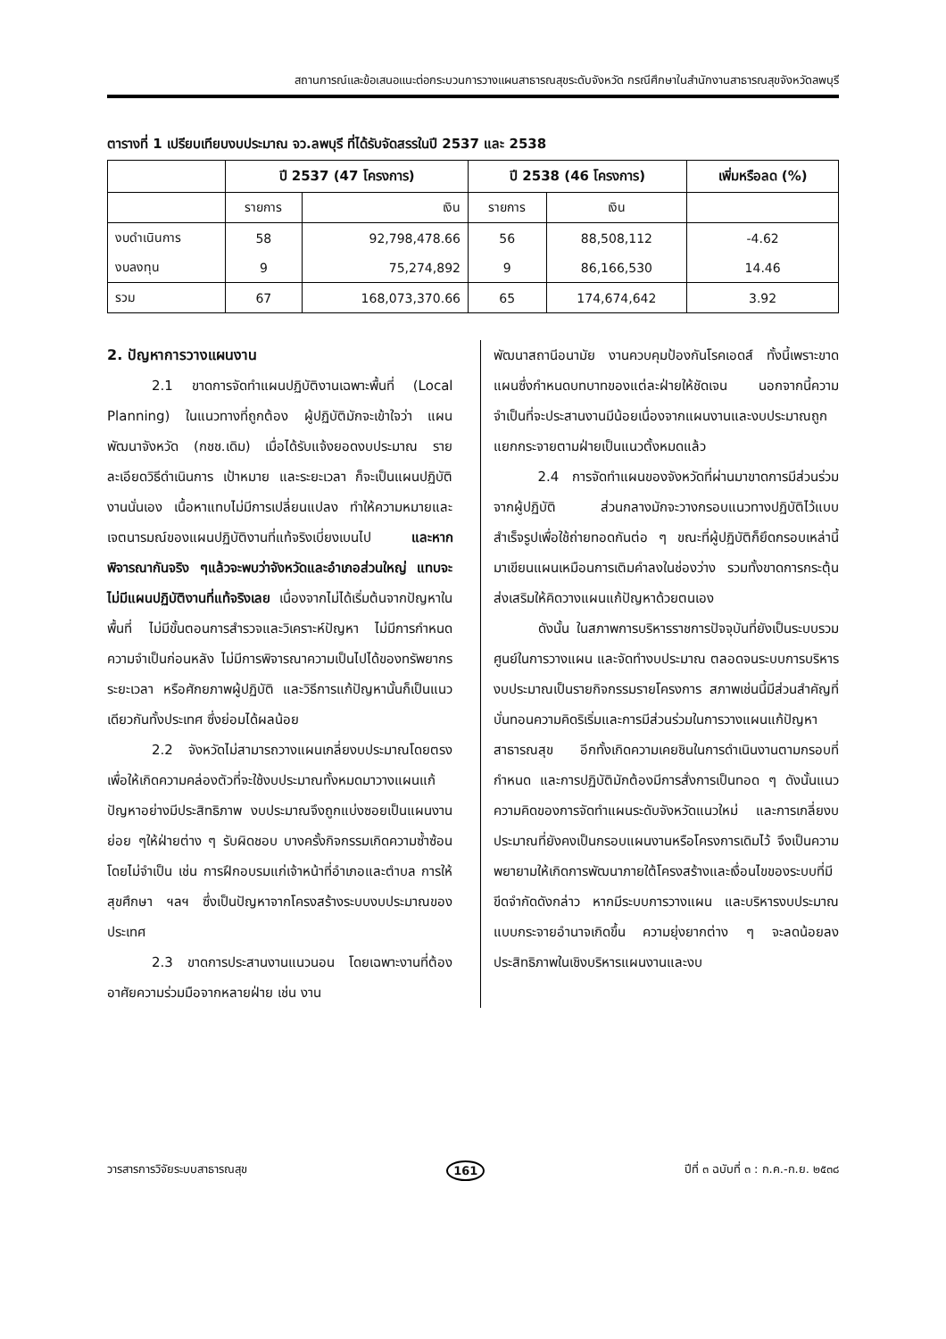สถานการณ์และข้อเสนอแนะต่อกระบวนการวางแผนสาธารณสุขระดับจังหวัด กรณีศึกษาในสำนักงานสาธารณสุขจังหวัดลพบุรี
ตารางที่ 1 เปรียบเทียบงบประมาณ จว.ลพบุรี ที่ได้รับจัดสรรในปี 2537 และ 2538
| | ปี 2537 (47 โครงการ) | | ปี 2538 (46 โครงการ) | | เพิ่มหรือลด (%) |
| --- | --- | --- | --- | --- | --- |
| | รายการ | เงิน | รายการ | เงิน | |
| งบดำเนินการ | 58 | 92,798,478.66 | 56 | 88,508,112 | -4.62 |
| งบลงทุน | 9 | 75,274,892 | 9 | 86,166,530 | 14.46 |
| รวม | 67 | 168,073,370.66 | 65 | 174,674,642 | 3.92 |
2. ปัญหาการวางแผนงาน
2.1 ขาดการจัดทำแผนปฏิบัติงานเฉพาะพื้นที่ (Local Planning) ในแนวทางที่ถูกต้อง ผู้ปฏิบัติมักจะเข้าใจว่า แผนพัฒนาจังหวัด (กชช.เดิม) เมื่อได้รับแจ้งยอดงบประมาณ รายละเอียดวิธีดำเนินการ เป้าหมาย และระยะเวลา ก็จะเป็นแผนปฏิบัติงานนั่นเอง เนื้อหาแทบไม่มีการเปลี่ยนแปลง ทำให้ความหมายและเจตนารมณ์ของแผนปฏิบัติงานที่แท้จริงเบี่ยงเบนไป และหากพิจารณากันจริง ๆแล้วจะพบว่าจังหวัดและอำเภอส่วนใหญ่ แทบจะไม่มีแผนปฏิบัติงานที่แท้จริงเลย เนื่องจากไม่ได้เริ่มต้นจากปัญหาในพื้นที่ ไม่มีขั้นตอนการสำรวจและวิเคราะห์ปัญหา ไม่มีการกำหนดความจำเป็นก่อนหลัง ไม่มีการพิจารณาความเป็นไปได้ของทรัพยากร ระยะเวลา หรือศักยภาพผู้ปฏิบัติ และวิธีการแก้ปัญหานั้นก็เป็นแนวเดียวกันทั้งประเทศ ซึ่งย่อมได้ผลน้อย
2.2 จังหวัดไม่สามารถวางแผนเกลี่ยงบประมาณโดยตรง เพื่อให้เกิดความคล่องตัวที่จะใช้งบประมาณทั้งหมดมาวางแผนแก้ปัญหาอย่างมีประสิทธิภาพ งบประมาณจึงถูกแบ่งซอยเป็นแผนงานย่อย ๆให้ฝ่ายต่าง ๆ รับผิดชอบ บางครั้งกิจกรรมเกิดความซ้ำซ้อนโดยไม่จำเป็น เช่น การฝึกอบรมแก่เจ้าหน้าที่อำเภอและตำบล การให้สุขศึกษา ฯลฯ ซึ่งเป็นปัญหาจากโครงสร้างระบบงบประมาณของประเทศ
2.3 ขาดการประสานงานแนวนอน โดยเฉพาะงานที่ต้องอาศัยความร่วมมือจากหลายฝ่าย เช่น งาน
พัฒนาสถานีอนามัย งานควบคุมป้องกันโรคเอดส์ ทั้งนี้เพราะขาดแผนซึ่งกำหนดบทบาทของแต่ละฝ่ายให้ชัดเจน นอกจากนี้ความจำเป็นที่จะประสานงานมีน้อยเนื่องจากแผนงานและงบประมาณถูกแยกกระจายตามฝ่ายเป็นแนวตั้งหมดแล้ว
2.4 การจัดทำแผนของจังหวัดที่ผ่านมาขาดการมีส่วนร่วมจากผู้ปฏิบัติ ส่วนกลางมักจะวางกรอบแนวทางปฏิบัติไว้แบบสำเร็จรูปเพื่อใช้ถ่ายทอดกันต่อ ๆ ขณะที่ผู้ปฏิบัติก็ยึดกรอบเหล่านี้มาเขียนแผนเหมือนการเติมคำลงในช่องว่าง รวมทั้งขาดการกระตุ้นส่งเสริมให้คิดวางแผนแก้ปัญหาด้วยตนเอง
ดังนั้น ในสภาพการบริหารราชการปัจจุบันที่ยังเป็นระบบรวมศูนย์ในการวางแผน และจัดทำงบประมาณ ตลอดจนระบบการบริหารงบประมาณเป็นรายกิจกรรมรายโครงการ สภาพเช่นนี้มีส่วนสำคัญที่บั่นทอนความคิดริเริ่มและการมีส่วนร่วมในการวางแผนแก้ปัญหาสาธารณสุข อีกทั้งเกิดความเคยชินในการดำเนินงานตามกรอบที่กำหนด และการปฏิบัติมักต้องมีการสั่งการเป็นทอด ๆ ดังนั้นแนวความคิดของการจัดทำแผนระดับจังหวัดแนวใหม่ และการเกลี่ยงบประมาณที่ยังคงเป็นกรอบแผนงานหรือโครงการเดิมไว้ จึงเป็นความพยายามให้เกิดการพัฒนาภายใต้โครงสร้างและเงื่อนไขของระบบที่มีขีดจำกัดดังกล่าว หากมีระบบการวางแผน และบริหารงบประมาณแบบกระจายอำนาจเกิดขึ้น ความยุ่งยากต่าง ๆ จะลดน้อยลง ประสิทธิภาพในเชิงบริหารแผนงานและงบ
วารสารการวิจัยระบบสาธารณสุข 161 ปีที่ ๓ ฉบับที่ ๓ : ก.ค.-ก.ย. ๒๕๓๘